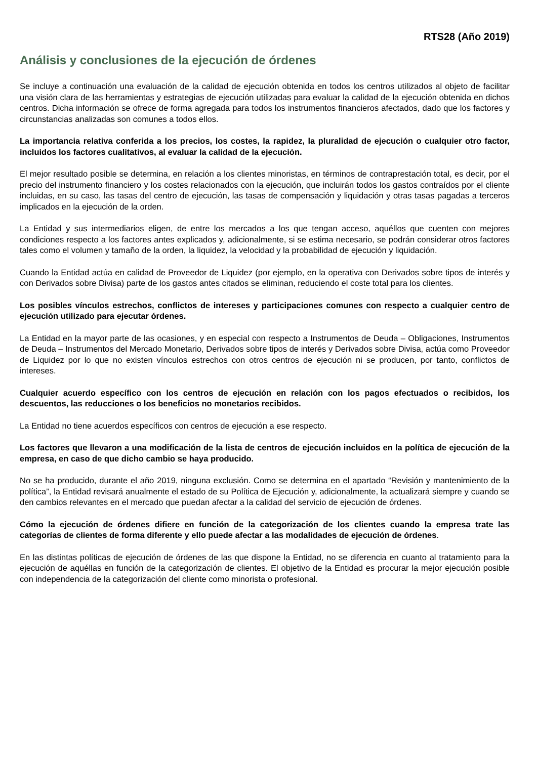RTS28 (Año 2019)
Análisis y conclusiones de la ejecución de órdenes
Se incluye a continuación una evaluación de la calidad de ejecución obtenida en todos los centros utilizados al objeto de facilitar una visión clara de las herramientas y estrategias de ejecución utilizadas para evaluar la calidad de la ejecución obtenida en dichos centros. Dicha información se ofrece de forma agregada para todos los instrumentos financieros afectados, dado que los factores y circunstancias analizadas son comunes a todos ellos.
La importancia relativa conferida a los precios, los costes, la rapidez, la pluralidad de ejecución o cualquier otro factor, incluidos los factores cualitativos, al evaluar la calidad de la ejecución.
El mejor resultado posible se determina, en relación a los clientes minoristas, en términos de contraprestación total, es decir, por el precio del instrumento financiero y los costes relacionados con la ejecución, que incluirán todos los gastos contraídos por el cliente incluidas, en su caso, las tasas del centro de ejecución, las tasas de compensación y liquidación y otras tasas pagadas a terceros implicados en la ejecución de la orden.
La Entidad y sus intermediarios eligen, de entre los mercados a los que tengan acceso, aquéllos que cuenten con mejores condiciones respecto a los factores antes explicados y, adicionalmente, si se estima necesario, se podrán considerar otros factores tales como el volumen y tamaño de la orden, la liquidez, la velocidad y la probabilidad de ejecución y liquidación.
Cuando la Entidad actúa en calidad de Proveedor de Liquidez (por ejemplo, en la operativa con Derivados sobre tipos de interés y con Derivados sobre Divisa) parte de los gastos antes citados se eliminan, reduciendo el coste total para los clientes.
Los posibles vínculos estrechos, conflictos de intereses y participaciones comunes con respecto a cualquier centro de ejecución utilizado para ejecutar órdenes.
La Entidad en la mayor parte de las ocasiones, y en especial con respecto a Instrumentos de Deuda – Obligaciones, Instrumentos de Deuda – Instrumentos del Mercado Monetario, Derivados sobre tipos de interés y Derivados sobre Divisa, actúa como Proveedor de Liquidez por lo que no existen vínculos estrechos con otros centros de ejecución ni se producen, por tanto, conflictos de intereses.
Cualquier acuerdo específico con los centros de ejecución en relación con los pagos efectuados o recibidos, los descuentos, las reducciones o los beneficios no monetarios recibidos.
La Entidad no tiene acuerdos específicos con centros de ejecución a ese respecto.
Los factores que llevaron a una modificación de la lista de centros de ejecución incluidos en la política de ejecución de la empresa, en caso de que dicho cambio se haya producido.
No se ha producido, durante el año 2019, ninguna exclusión. Como se determina en el apartado “Revisión y mantenimiento de la política”, la Entidad revisará anualmente el estado de su Política de Ejecución y, adicionalmente, la actualizará siempre y cuando se den cambios relevantes en el mercado que puedan afectar a la calidad del servicio de ejecución de órdenes.
Cómo la ejecución de órdenes difiere en función de la categorización de los clientes cuando la empresa trate las categorías de clientes de forma diferente y ello puede afectar a las modalidades de ejecución de órdenes.
En las distintas políticas de ejecución de órdenes de las que dispone la Entidad, no se diferencia en cuanto al tratamiento para la ejecución de aquéllas en función de la categorización de clientes. El objetivo de la Entidad es procurar la mejor ejecución posible con independencia de la categorización del cliente como minorista o profesional.